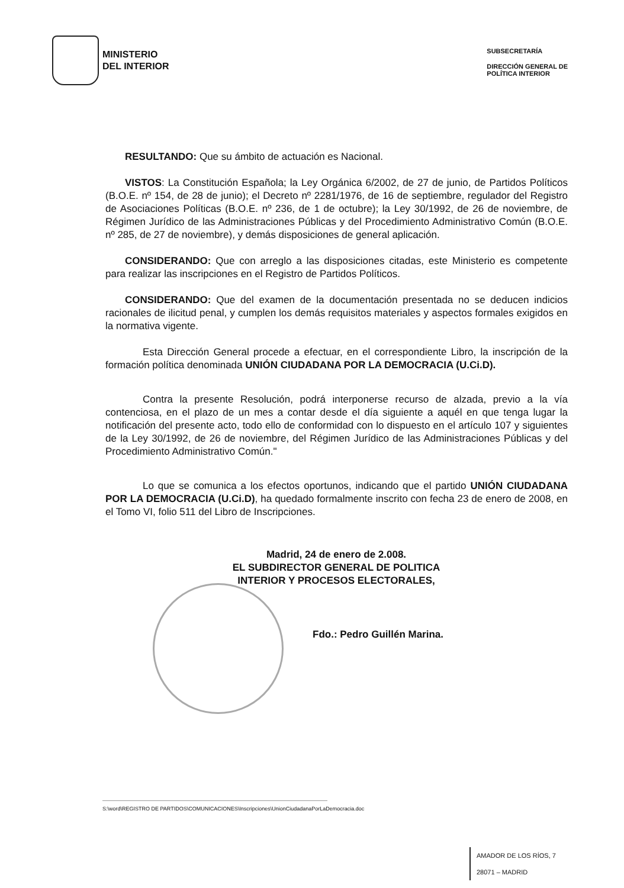MINISTERIO
DEL INTERIOR
SUBSECRETARÍA
DIRECCIÓN GENERAL DE
POLÍTICA INTERIOR
RESULTANDO: Que su ámbito de actuación es Nacional.
VISTOS: La Constitución Española; la Ley Orgánica 6/2002, de 27 de junio, de Partidos Políticos (B.O.E. nº 154, de 28 de junio); el Decreto nº 2281/1976, de 16 de septiembre, regulador del Registro de Asociaciones Políticas (B.O.E. nº 236, de 1 de octubre); la Ley 30/1992, de 26 de noviembre, de Régimen Jurídico de las Administraciones Públicas y del Procedimiento Administrativo Común (B.O.E. nº 285, de 27 de noviembre), y demás disposiciones de general aplicación.
CONSIDERANDO: Que con arreglo a las disposiciones citadas, este Ministerio es competente para realizar las inscripciones en el Registro de Partidos Políticos.
CONSIDERANDO: Que del examen de la documentación presentada no se deducen indicios racionales de ilicitud penal, y cumplen los demás requisitos materiales y aspectos formales exigidos en la normativa vigente.
Esta Dirección General procede a efectuar, en el correspondiente Libro, la inscripción de la formación política denominada UNIÓN CIUDADANA POR LA DEMOCRACIA (U.Ci.D).
Contra la presente Resolución, podrá interponerse recurso de alzada, previo a la vía contenciosa, en el plazo de un mes a contar desde el día siguiente a aquél en que tenga lugar la notificación del presente acto, todo ello de conformidad con lo dispuesto en el artículo 107 y siguientes de la Ley 30/1992, de 26 de noviembre, del Régimen Jurídico de las Administraciones Públicas y del Procedimiento Administrativo Común."
Lo que se comunica a los efectos oportunos, indicando que el partido UNIÓN CIUDADANA POR LA DEMOCRACIA (U.Ci.D), ha quedado formalmente inscrito con fecha 23 de enero de 2008, en el Tomo VI, folio 511 del Libro de Inscripciones.
Madrid, 24 de enero de 2.008.
EL SUBDIRECTOR GENERAL DE POLITICA
INTERIOR Y PROCESOS ELECTORALES,
Fdo.: Pedro Guillén Marina.
S:\word\REGISTRO DE PARTIDOS\COMUNICACIONES\Inscripciones\UnionCiudadanaPorLaDemocracia.doc
AMADOR DE LOS RÍOS, 7
28071 – MADRID